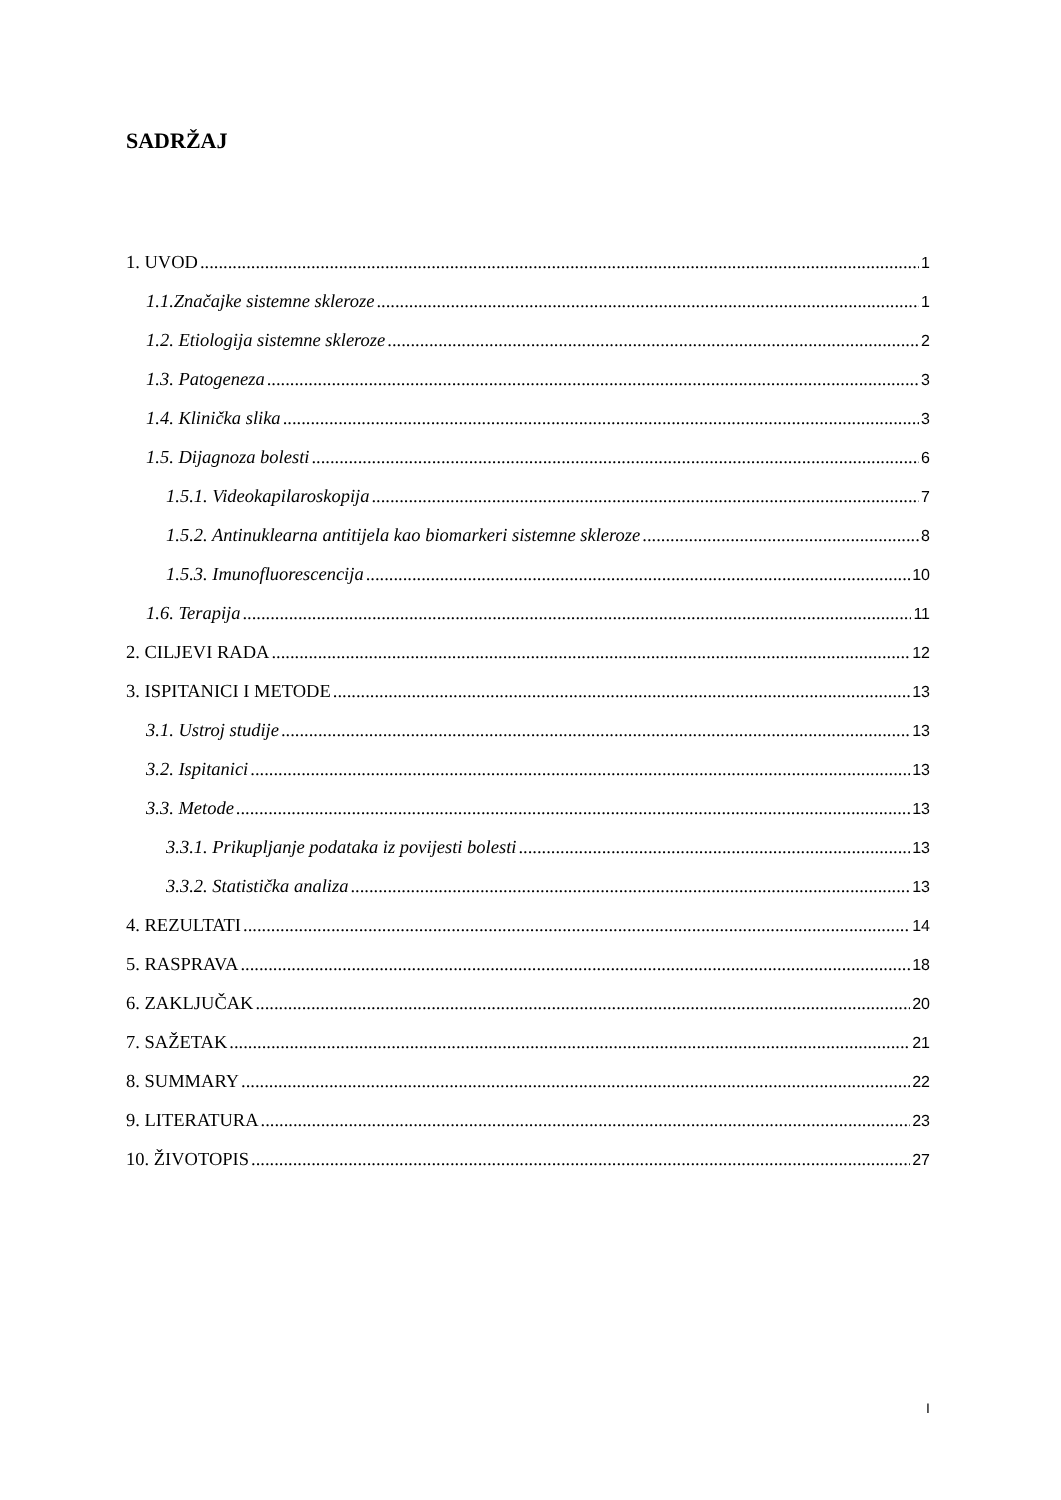SADRŽAJ
1. UVOD 1
1.1.Značajke sistemne skleroze 1
1.2. Etiologija sistemne skleroze 2
1.3. Patogeneza 3
1.4. Klinička slika 3
1.5. Dijagnoza bolesti 6
1.5.1. Videokapilaroskopija 7
1.5.2. Antinuklearna antitijela kao biomarkeri sistemne skleroze 8
1.5.3. Imunofluorescencija 10
1.6. Terapija 11
2. CILJEVI RADA 12
3. ISPITANICI I METODE 13
3.1. Ustroj studije 13
3.2. Ispitanici 13
3.3. Metode 13
3.3.1. Prikupljanje podataka iz povijesti bolesti 13
3.3.2. Statistička analiza 13
4. REZULTATI 14
5. RASPRAVA 18
6. ZAKLJUČAK 20
7. SAŽETAK 21
8. SUMMARY 22
9. LITERATURA 23
10. ŽIVOTOPIS 27
I